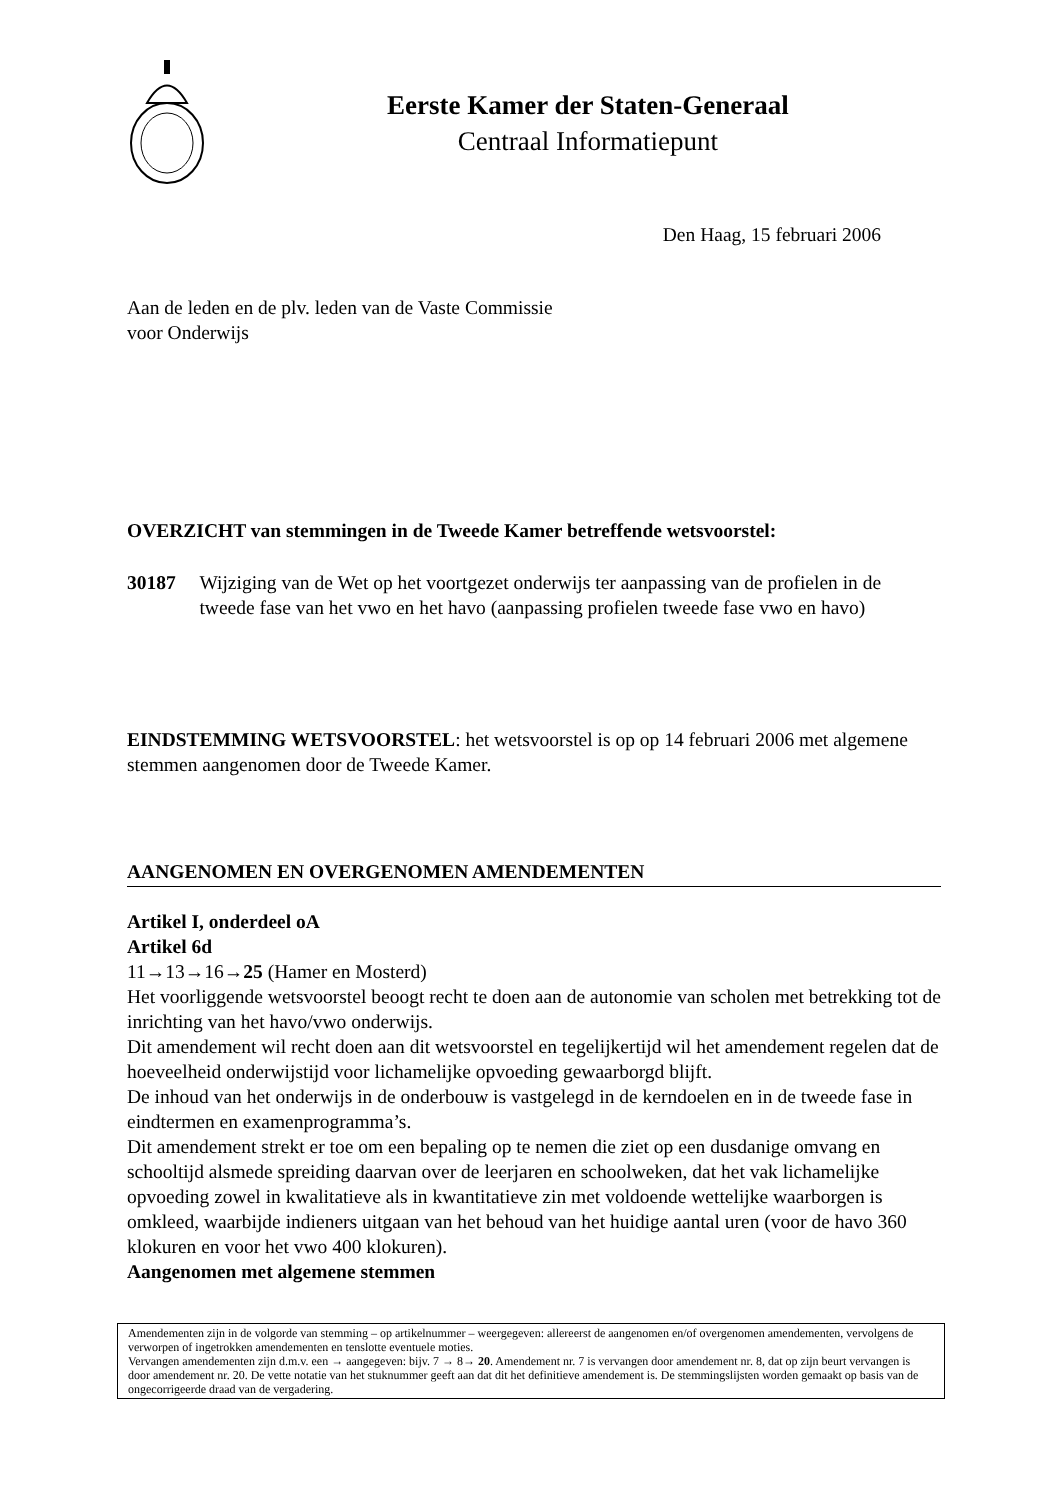Eerste Kamer der Staten-Generaal
Centraal Informatiepunt
Den Haag, 15 februari 2006
Aan de leden en de plv. leden van de Vaste Commissie
voor Onderwijs
OVERZICHT van stemmingen in de Tweede Kamer betreffende wetsvoorstel:
30187 Wijziging van de Wet op het voortgezet onderwijs ter aanpassing van de profielen in de tweede fase van het vwo en het havo (aanpassing profielen tweede fase vwo en havo)
EINDSTEMMING WETSVOORSTEL: het wetsvoorstel is op op 14 februari 2006 met algemene stemmen aangenomen door de Tweede Kamer.
AANGENOMEN EN OVERGENOMEN AMENDEMENTEN
Artikel I, onderdeel oA
Artikel 6d
11→13→16→25 (Hamer en Mosterd)
Het voorliggende wetsvoorstel beoogt recht te doen aan de autonomie van scholen met betrekking tot de inrichting van het havo/vwo onderwijs.
Dit amendement wil recht doen aan dit wetsvoorstel en tegelijkertijd wil het amendement regelen dat de hoeveelheid onderwijstijd voor lichamelijke opvoeding gewaarborgd blijft.
De inhoud van het onderwijs in de onderbouw is vastgelegd in de kerndoelen en in de tweede fase in eindtermen en examenprogramma’s.
Dit amendement strekt er toe om een bepaling op te nemen die ziet op een dusdanige omvang en schooltijd alsmede spreiding daarvan over de leerjaren en schoolweken, dat het vak lichamelijke opvoeding zowel in kwalitatieve als in kwantitatieve zin met voldoende wettelijke waarborgen is omkleed, waarbijde indieners uitgaan van het behoud van het huidige aantal uren (voor de havo 360 klokuren en voor het vwo 400 klokuren).
Aangenomen met algemene stemmen
Amendementen zijn in de volgorde van stemming – op artikelnummer – weergegeven: allereerst de aangenomen en/of overgenomen amendementen, vervolgens de verworpen of ingetrokken amendementen en tenslotte eventuele moties.
Vervangen amendementen zijn d.m.v. een → aangegeven: bijv. 7 → 8→ 20. Amendement nr. 7 is vervangen door amendement nr. 8, dat op zijn beurt vervangen is door amendement nr. 20. De vette notatie van het stuknummer geeft aan dat dit het definitieve amendement is. De stemmingslijsten worden gemaakt op basis van de ongecorrigeerde draad van de vergadering.